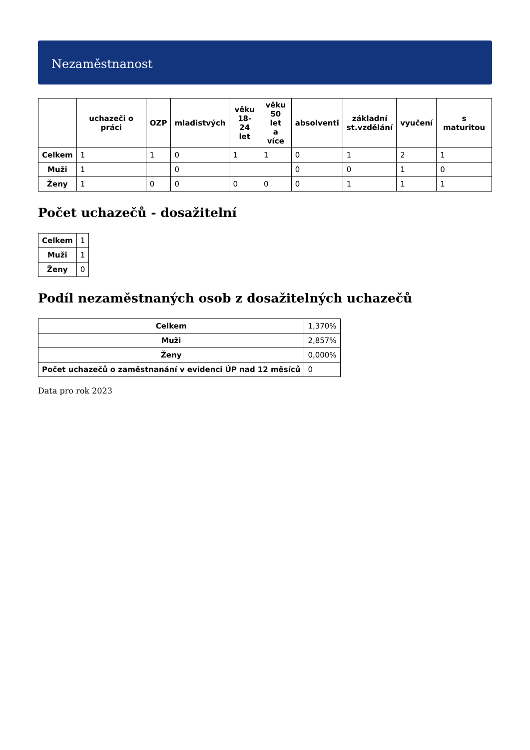Nezaměstnanost
| | uchazeči o práci | OZP | mladistvých | věku 18-24 let | věku 50 let a více | absolventi | základní st.vzdělání | vyučení | s maturitou |
| --- | --- | --- | --- | --- | --- | --- | --- | --- | --- |
| Celkem | 1 | 1 | 0 | 1 | 1 | 0 | 1 | 2 | 1 |
| Muži | 1 | | 0 | | | 0 | 0 | 1 | 0 |
| Ženy | 1 | 0 | 0 | 0 | 0 | 0 | 1 | 1 | 1 |
Počet uchazečů - dosažitelní
| Celkem | 1 |
| Muži | 1 |
| Ženy | 0 |
Podíl nezaměstnaných osob z dosažitelných uchazečů
| Celkem | 1,370% |
| Muži | 2,857% |
| Ženy | 0,000% |
| Počet uchazečů o zaměstnanání v evidenci ÚP nad 12 měsíců | 0 |
Data pro rok 2023